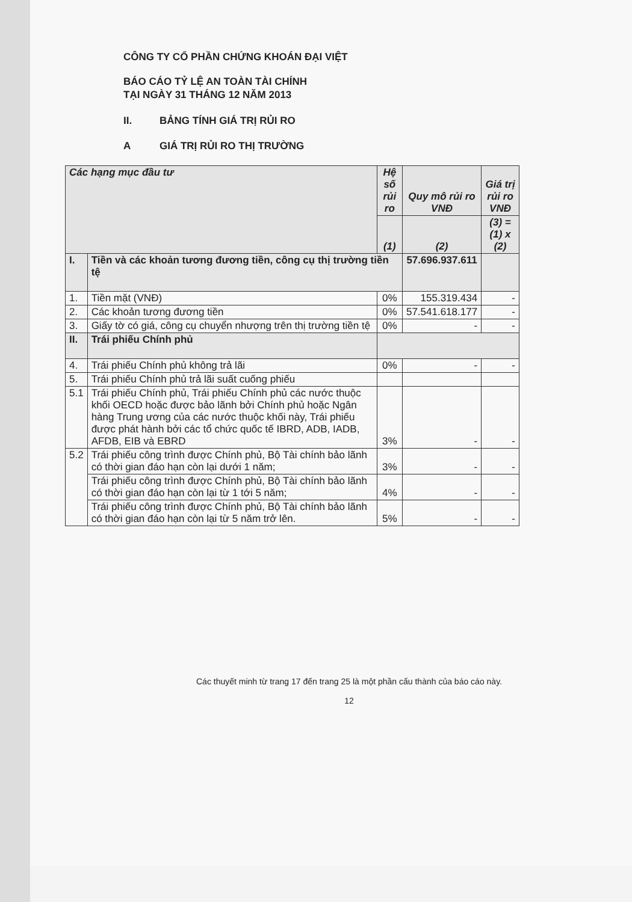CÔNG TY CỔ PHẦN CHỨNG KHOÁN ĐẠI VIỆT
BÁO CÁO TỶ LỆ AN TOÀN TÀI CHÍNH
TẠI NGÀY 31 THÁNG 12 NĂM 2013
II. BẢNG TÍNH GIÁ TRỊ RỦI RO
A GIÁ TRỊ RỦI RO THỊ TRƯỜNG
| Các hạng mục đầu tư | | Hệ số rủi ro | Quy mô rủi ro VNĐ | Giá trị rủi ro VNĐ |
| --- | --- | --- | --- | --- |
| | | (1) | (2) | (3) = (1) x (2) |
| I. | Tiền và các khoản tương đương tiền, công cụ thị trường tiền tệ | | 57.696.937.611 | |
| 1. | Tiền mặt (VNĐ) | 0% | 155.319.434 | - |
| 2. | Các khoản tương đương tiền | 0% | 57.541.618.177 | - |
| 3. | Giấy tờ có giá, công cụ chuyển nhượng trên thị trường tiền tệ | 0% | - | - |
| II. | Trái phiếu Chính phủ | | | |
| 4. | Trái phiếu Chính phủ không trả lãi | 0% | - | - |
| 5. | Trái phiếu Chính phủ trả lãi suất cuống phiếu | | | |
| 5.1 | Trái phiếu Chính phủ, Trái phiếu Chính phủ các nước thuộc khối OECD hoặc được bảo lãnh bởi Chính phủ hoặc Ngân hàng Trung ương của các nước thuộc khối này, Trái phiếu được phát hành bởi các tổ chức quốc tế IBRD, ADB, IADB, AFDB, EIB và EBRD | 3% | - | - |
| 5.2 | Trái phiếu công trình được Chính phủ, Bộ Tài chính bảo lãnh có thời gian đáo hạn còn lại dưới 1 năm; | 3% | - | - |
| | Trái phiếu công trình được Chính phủ, Bộ Tài chính bảo lãnh có thời gian đáo hạn còn lại từ 1 tới 5 năm; | 4% | - | - |
| | Trái phiếu công trình được Chính phủ, Bộ Tài chính bảo lãnh có thời gian đáo hạn còn lại từ 5 năm trở lên. | 5% | - | - |
Các thuyết minh từ trang 17 đến trang 25 là một phần cấu thành của báo cáo này.
12